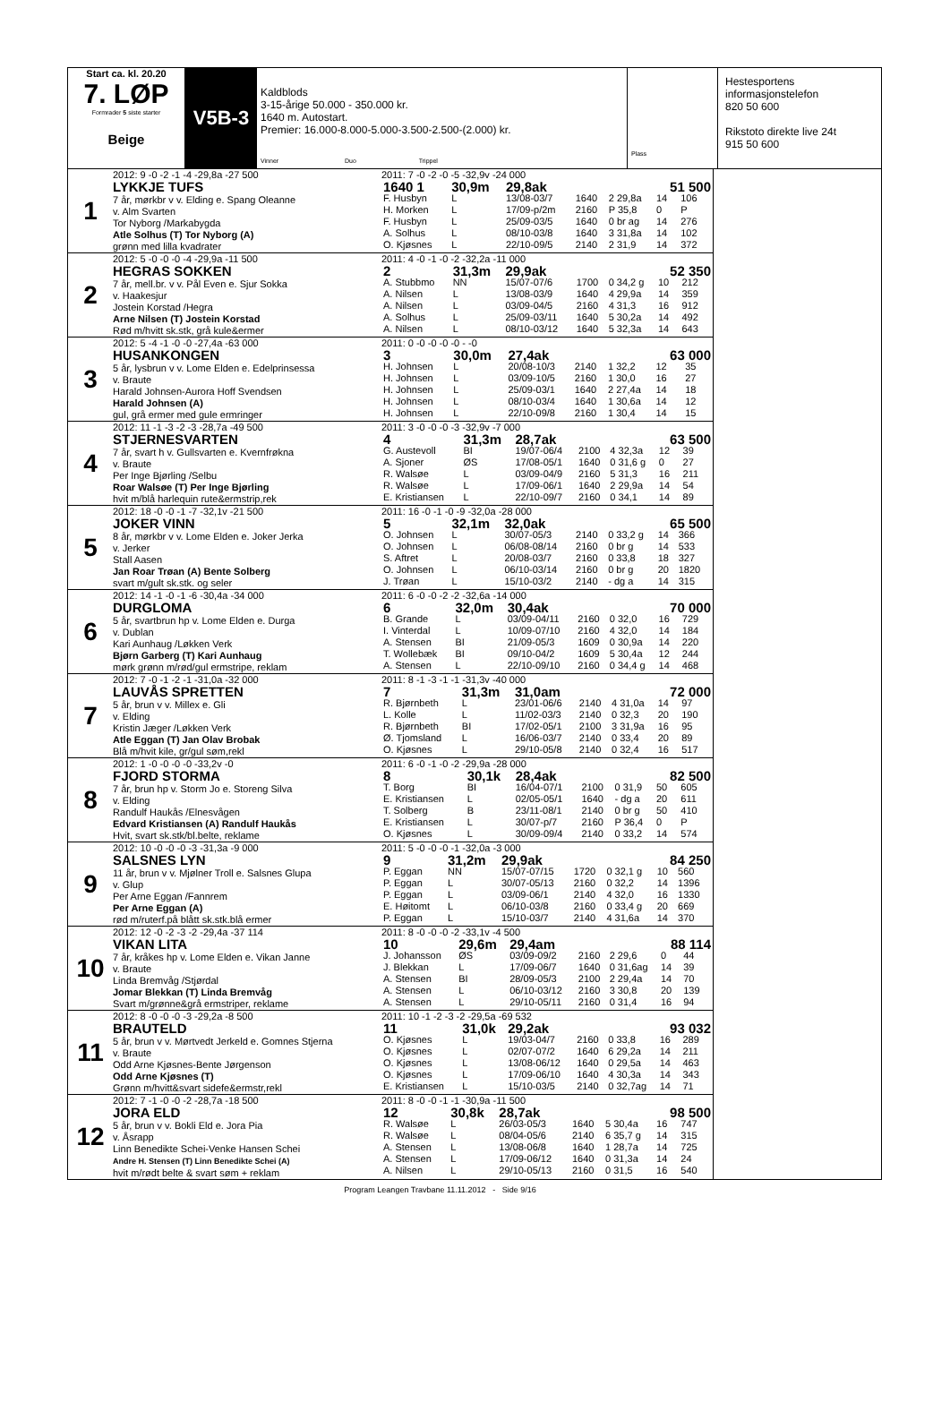Start ca. kl. 20.20
7. LØP
Formrader 5 siste starter
Beige
V5B-3
Kaldblods
3-15-årige 50.000 - 350.000 kr.
1640 m. Autostart.
Premier: 16.000-8.000-5.000-3.500-2.500-(2.000) kr.
Vinner Duo Trippel
Plass
Hestesportens informasjonstelefon
820 50 600
Rikstoto direkte live 24t
915 50 600
1
2012: 9 -0 -2 -1 -4 -29,8a -27 500
LYKKJE TUFS
7 år, mørkbr v v. Elding e. Spang Oleanne
v. Alm Svarten
Tor Nyborg /Markabygda
Atle Solhus (T) Tor Nyborg (A)
grønn med lilla kvadrater
2011: 7 -0 -2 -0 -5 -32,9v -24 000
| 1640 1 | 30,9m | 29,8ak | | | 51 500 | |
| F. Husbyn | L | 13/08-03/7 | 1640 | 2 29,8a | 14 | 106 |
| H. Morken | L | 17/09-p/2m | 2160 | P 35,8 | 0 | P |
| F. Husbyn | L | 25/09-03/5 | 1640 | 0 br ag | 14 | 276 |
| A. Solhus | L | 08/10-03/8 | 1640 | 3 31,8a | 14 | 102 |
| O. Kjøsnes | L | 22/10-09/5 | 2140 | 2 31,9 | 14 | 372 |
2
2012: 5 -0 -0 -0 -4 -29,9a -11 500
HEGRAS SOKKEN
7 år, mell.br. v v. Pål Even e. Sjur Sokka
v. Haakesjur
Jostein Korstad /Hegra
Arne Nilsen (T) Jostein Korstad
Rød m/hvitt sk.stk, grå kule&ermer
2011: 4 -0 -1 -0 -2 -32,2a -11 000
| 2 | 31,3m | 29,9ak | | | 52 350 | |
| A. Stubbmo | NN | 15/07-07/6 | 1700 | 0 34,2 g | 10 | 212 |
| A. Nilsen | L | 13/08-03/9 | 1640 | 4 29,9a | 14 | 359 |
| A. Nilsen | L | 03/09-04/5 | 2160 | 4 31,3 | 16 | 912 |
| A. Solhus | L | 25/09-03/11 | 1640 | 5 30,2a | 14 | 492 |
| A. Nilsen | L | 08/10-03/12 | 1640 | 5 32,3a | 14 | 643 |
3
2012: 5 -4 -1 -0 -0 -27,4a -63 000
HUSANKONGEN
5 år, lysbrun v v. Lome Elden e. Edelprinsessa
v. Braute
Harald Johnsen-Aurora Hoff Svendsen
Harald Johnsen (A)
gul, grå ermer med gule ermringer
2011: 0 -0 -0 -0 -0 - -0
| 3 | 30,0m | 27,4ak | | | 63 000 | |
| H. Johnsen | L | 20/08-10/3 | 2140 | 1 32,2 | 12 | 35 |
| H. Johnsen | L | 03/09-10/5 | 2160 | 1 30,0 | 16 | 27 |
| H. Johnsen | L | 25/09-03/1 | 1640 | 2 27,4a | 14 | 18 |
| H. Johnsen | L | 08/10-03/4 | 1640 | 1 30,6a | 14 | 12 |
| H. Johnsen | L | 22/10-09/8 | 2160 | 1 30,4 | 14 | 15 |
4
2012: 11 -1 -3 -2 -3 -28,7a -49 500
STJERNESVARTEN
7 år, svart h v. Gullsvarten e. Kvernfrøkna
v. Braute
Per Inge Bjørling /Selbu
Roar Walsøe (T) Per Inge Bjørling
hvit m/blå harlequin rute&ermstrip,rek
2011: 3 -0 -0 -0 -3 -32,9v -7 000
| 4 | 31,3m | 28,7ak | | | 63 500 | |
| G. Austevoll | BI | 19/07-06/4 | 2100 | 4 32,3a | 12 | 39 |
| A. Sjoner | ØS | 17/08-05/1 | 1640 | 0 31,6 g | 0 | 27 |
| R. Walsøe | L | 03/09-04/9 | 2160 | 5 31,3 | 16 | 211 |
| R. Walsøe | L | 17/09-06/1 | 1640 | 2 29,9a | 14 | 54 |
| E. Kristiansen | L | 22/10-09/7 | 2160 | 0 34,1 | 14 | 89 |
5
2012: 18 -0 -0 -1 -7 -32,1v -21 500
JOKER VINN
8 år, mørkbr v v. Lome Elden e. Joker Jerka
v. Jerker
Stall Aasen
Jan Roar Trøan (A) Bente Solberg
svart m/gult sk.stk. og seler
2011: 16 -0 -1 -0 -9 -32,0a -28 000
| 5 | 32,1m | 32,0ak | | | 65 500 | |
| O. Johnsen | L | 30/07-05/3 | 2140 | 0 33,2 g | 14 | 366 |
| O. Johnsen | L | 06/08-08/14 | 2160 | 0 br g | 14 | 533 |
| S. Aftret | L | 20/08-03/7 | 2160 | 0 33,8 | 18 | 327 |
| O. Johnsen | L | 06/10-03/14 | 2160 | 0 br g | 20 | 1820 |
| J. Trøan | L | 15/10-03/2 | 2140 | - dg a | 14 | 315 |
6
2012: 14 -1 -0 -1 -6 -30,4a -34 000
DURGLOMA
5 år, svartbrun hp v. Lome Elden e. Durga
v. Dublan
Kari Aunhaug /Løkken Verk
Bjørn Garberg (T) Kari Aunhaug
mørk grønn m/rød/gul ermstripe, reklam
2011: 6 -0 -0 -2 -2 -32,6a -14 000
| 6 | 32,0m | 30,4ak | | | 70 000 | |
| B. Grande | L | 03/09-04/11 | 2160 | 0 32,0 | 16 | 729 |
| I. Vinterdal | L | 10/09-07/10 | 2160 | 4 32,0 | 14 | 184 |
| A. Stensen | BI | 21/09-05/3 | 1609 | 0 30,9a | 14 | 220 |
| T. Wollebæk | BI | 09/10-04/2 | 1609 | 5 30,4a | 12 | 244 |
| A. Stensen | L | 22/10-09/10 | 2160 | 0 34,4 g | 14 | 468 |
7
2012: 7 -0 -1 -2 -1 -31,0a -32 000
LAUVÅS SPRETTEN
5 år, brun v v. Millex e. Gli
v. Elding
Kristin Jæger /Løkken Verk
Atle Eggan (T) Jan Olav Brobak
Blå m/hvit kile, gr/gul søm,rekl
2011: 8 -1 -3 -1 -1 -31,3v -40 000
| 7 | 31,3m | 31,0am | | | 72 000 | |
| R. Bjørnbeth | L | 23/01-06/6 | 2140 | 4 31,0a | 14 | 97 |
| L. Kolle | L | 11/02-03/3 | 2140 | 0 32,3 | 20 | 190 |
| R. Bjørnbeth | BI | 17/02-05/1 | 2100 | 3 31,9a | 16 | 95 |
| Ø. Tjomsland | L | 16/06-03/7 | 2140 | 0 33,4 | 20 | 89 |
| O. Kjøsnes | L | 29/10-05/8 | 2140 | 0 32,4 | 16 | 517 |
8
2012: 1 -0 -0 -0 -0 -33,2v -0
FJORD STORMA
7 år, brun hp v. Storm Jo e. Storeng Silva
v. Elding
Randulf Haukås /Elnesvågen
Edvard Kristiansen (A) Randulf Haukås
Hvit, svart sk.stk/bl.belte, reklame
2011: 6 -0 -1 -0 -2 -29,9a -28 000
| 8 | 30,1k | 28,4ak | | | 82 500 | |
| T. Borg | BI | 16/04-07/1 | 2100 | 0 31,9 | 50 | 605 |
| E. Kristiansen | L | 02/05-05/1 | 1640 | - dg a | 20 | 611 |
| T. Solberg | B | 23/11-08/1 | 2140 | 0 br g | 50 | 410 |
| E. Kristiansen | L | 30/07-p/7 | 2160 | P 36,4 | 0 | P |
| O. Kjøsnes | L | 30/09-09/4 | 2140 | 0 33,2 | 14 | 574 |
9
2012: 10 -0 -0 -0 -3 -31,3a -9 000
SALSNES LYN
11 år, brun v v. Mjølner Troll e. Salsnes Glupa
v. Glup
Per Arne Eggan /Fannrem
Per Arne Eggan (A)
rød m/ruterf.på blått sk.stk.blå ermer
2011: 5 -0 -0 -0 -1 -32,0a -3 000
| 9 | 31,2m | 29,9ak | | | 84 250 | |
| P. Eggan | NN | 15/07-07/15 | 1720 | 0 32,1 g | 10 | 560 |
| P. Eggan | L | 30/07-05/13 | 2160 | 0 32,2 | 14 | 1396 |
| P. Eggan | L | 03/09-06/1 | 2140 | 4 32,0 | 16 | 1330 |
| E. Høitomt | L | 06/10-03/8 | 2160 | 0 33,4 g | 20 | 669 |
| P. Eggan | L | 15/10-03/7 | 2140 | 4 31,6a | 14 | 370 |
10
2012: 12 -0 -2 -3 -2 -29,4a -37 114
VIKAN LITA
7 år, kråkes hp v. Lome Elden e. Vikan Janne
v. Braute
Linda Bremvåg /Stjørdal
Jomar Blekkan (T) Linda Bremvåg
Svart m/grønne&grå ermstriper, reklame
2011: 8 -0 -0 -0 -2 -33,1v -4 500
| 10 | 29,6m | 29,4am | | | 88 114 | |
| J. Johansson | ØS | 03/09-09/2 | 2160 | 2 29,6 | 0 | 44 |
| J. Blekkan | L | 17/09-06/7 | 1640 | 0 31,6ag | 14 | 39 |
| A. Stensen | BI | 28/09-05/3 | 2100 | 2 29,4a | 14 | 70 |
| A. Stensen | L | 06/10-03/12 | 2160 | 3 30,8 | 20 | 139 |
| A. Stensen | L | 29/10-05/11 | 2160 | 0 31,4 | 16 | 94 |
11
2012: 8 -0 -0 -0 -3 -29,2a -8 500
BRAUTELD
5 år, brun v v. Mørtvedt Jerkeld e. Gomnes Stjerna
v. Braute
Odd Arne Kjøsnes-Bente Jørgenson
Odd Arne Kjøsnes (T)
Grønn m/hvitt&svart sidefe&ermstr,rekl
2011: 10 -1 -2 -3 -2 -29,5a -69 532
| 11 | 31,0k | 29,2ak | | | 93 032 | |
| O. Kjøsnes | L | 19/03-04/7 | 2160 | 0 33,8 | 16 | 289 |
| O. Kjøsnes | L | 02/07-07/2 | 1640 | 6 29,2a | 14 | 211 |
| O. Kjøsnes | L | 13/08-06/12 | 1640 | 0 29,5a | 14 | 463 |
| O. Kjøsnes | L | 17/09-06/10 | 1640 | 4 30,3a | 14 | 343 |
| E. Kristiansen | L | 15/10-03/5 | 2140 | 0 32,7ag | 14 | 71 |
12
2012: 7 -1 -0 -0 -2 -28,7a -18 500
JORA ELD
5 år, brun v v. Bokli Eld e. Jora Pia
v. Åsrapp
Linn Benedikte Schei-Venke Hansen Schei
Andre H. Stensen (T) Linn Benedikte Schei (A)
hvit m/rødt belte & svart søm + reklam
2011: 8 -0 -0 -1 -1 -30,9a -11 500
| 12 | 30,8k | 28,7ak | | | 98 500 | |
| R. Walsøe | L | 26/03-05/3 | 1640 | 5 30,4a | 16 | 747 |
| R. Walsøe | L | 08/04-05/6 | 2140 | 6 35,7 g | 14 | 315 |
| A. Stensen | L | 13/08-06/8 | 1640 | 1 28,7a | 14 | 725 |
| A. Stensen | L | 17/09-06/12 | 1640 | 0 31,3a | 14 | 24 |
| A. Nilsen | L | 29/10-05/13 | 2160 | 0 31,5 | 16 | 540 |
Program Leangen Travbane 11.11.2012 - Side 9/16